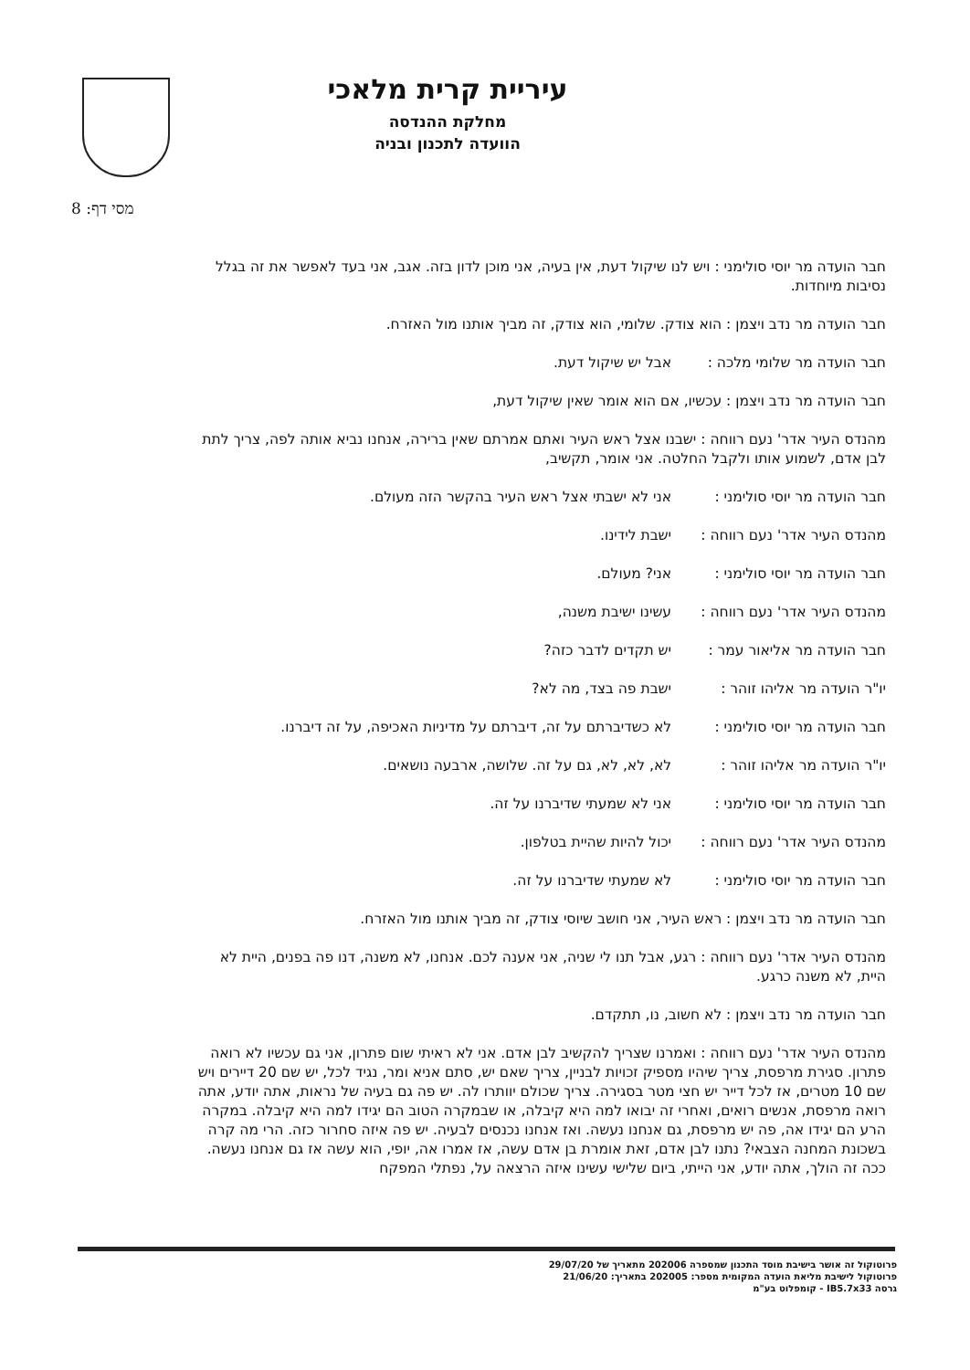עיריית קרית מלאכי
מחלקת ההנדסה
הוועדה לתכנון ובניה
מסי דף: 8
חבר הועדה מר יוסי סולימני : ויש לנו שיקול דעת, אין בעיה, אני מוכן לדון בזה. אגב, אני בעד לאפשר את זה בגלל נסיבות מיוחדות.
חבר הועדה מר נדב ויצמן : הוא צודק. שלומי, הוא צודק, זה מביך אותנו מול האזרח.
חבר הועדה מר שלומי מלכה : אבל יש שיקול דעת.
חבר הועדה מר נדב ויצמן : עכשיו, אם הוא אומר שאין שיקול דעת,
מהנדס העיר אדר' נעם רווחה : ישבנו אצל ראש העיר ואתם אמרתם שאין ברירה, אנחנו נביא אותה לפה, צריך לתת לבן אדם, לשמוע אותו ולקבל החלטה. אני אומר, תקשיב,
חבר הועדה מר יוסי סולימני : אני לא ישבתי אצל ראש העיר בהקשר הזה מעולם.
מהנדס העיר אדר' נעם רווחה : ישבת לידינו.
חבר הועדה מר יוסי סולימני : אני? מעולם.
מהנדס העיר אדר' נעם רווחה : עשינו ישיבת משנה,
חבר הועדה מר אליאור עמר : יש תקדים לדבר כזה?
יו"ר הועדה מר אליהו זוהר : ישבת פה בצד, מה לא?
חבר הועדה מר יוסי סולימני : לא כשדיברתם על זה, דיברתם על מדיניות האכיפה, על זה דיברנו.
יו"ר הועדה מר אליהו זוהר : לא, לא, לא, גם על זה. שלושה, ארבעה נושאים.
חבר הועדה מר יוסי סולימני : אני לא שמעתי שדיברנו על זה.
מהנדס העיר אדר' נעם רווחה : יכול להיות שהיית בטלפון.
חבר הועדה מר יוסי סולימני : לא שמעתי שדיברנו על זה.
חבר הועדה מר נדב ויצמן : ראש העיר, אני חושב שיוסי צודק, זה מביך אותנו מול האזרח.
מהנדס העיר אדר' נעם רווחה : רגע, אבל תנו לי שניה, אני אענה לכם. אנחנו, לא משנה, דנו פה בפנים, היית לא היית, לא משנה כרגע.
חבר הועדה מר נדב ויצמן : לא חשוב, נו, תתקדם.
מהנדס העיר אדר' נעם רווחה : ואמרנו שצריך להקשיב לבן אדם. אני לא ראיתי שום פתרון, אני גם עכשיו לא רואה פתרון. סגירת מרפסת, צריך שיהיו מספיק זכויות לבניין, צריך שאם יש, סתם אניא ומר, נגיד לכל, יש שם 20 דיירים ויש שם 10 מטרים, אז לכל דייר יש חצי מטר בסגירה. צריך שכולם יוותרו לה. יש פה גם בעיה של נראות, אתה יודע, אתה רואה מרפסת, אנשים רואים, ואחרי זה יבואו למה היא קיבלה, או שבמקרה הטוב הם יגידו למה היא קיבלה. במקרה הרע הם יגידו אה, פה יש מרפסת, גם אנחנו נעשה. ואז אנחנו נכנסים לבעיה. יש פה איזה סחרור כזה. הרי מה קרה בשכונת המחנה הצבאי? נתנו לבן אדם, זאת אומרת בן אדם עשה, אז אמרו אה, יופי, הוא עשה אז גם אנחנו נעשה. ככה זה הולך, אתה יודע, אני הייתי, ביום שלישי עשינו איזה הרצאה על, נפתלי המפקח
פרוטוקול זה אושר בישיבת מוסד התכנון שמספרה 202006 מתאריך של 29/07/20
פרוטוקול לישיבת מליאת הועדה המקומית מספר: 202005 בתאריך: 21/06/20
גרסה IB5.7x33 - קומפלוט בע"מ